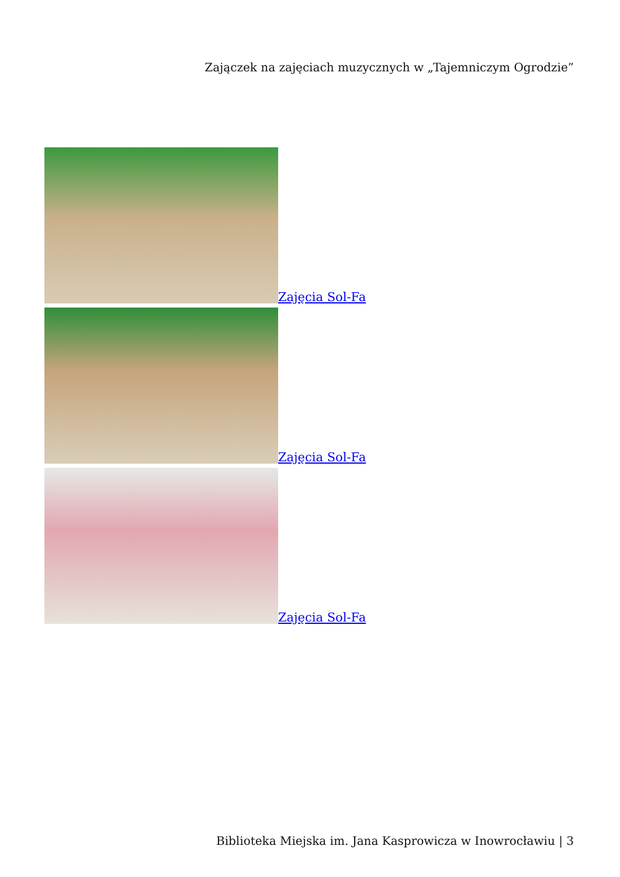Zajączek na zajęciach muzycznych w „Tajemniczym Ogrodzie”
Zajęcia Sol-Fa
Zajęcia Sol-Fa
Zajęcia Sol-Fa
Biblioteka Miejska im. Jana Kasprowicza w Inowrocławiu | 3